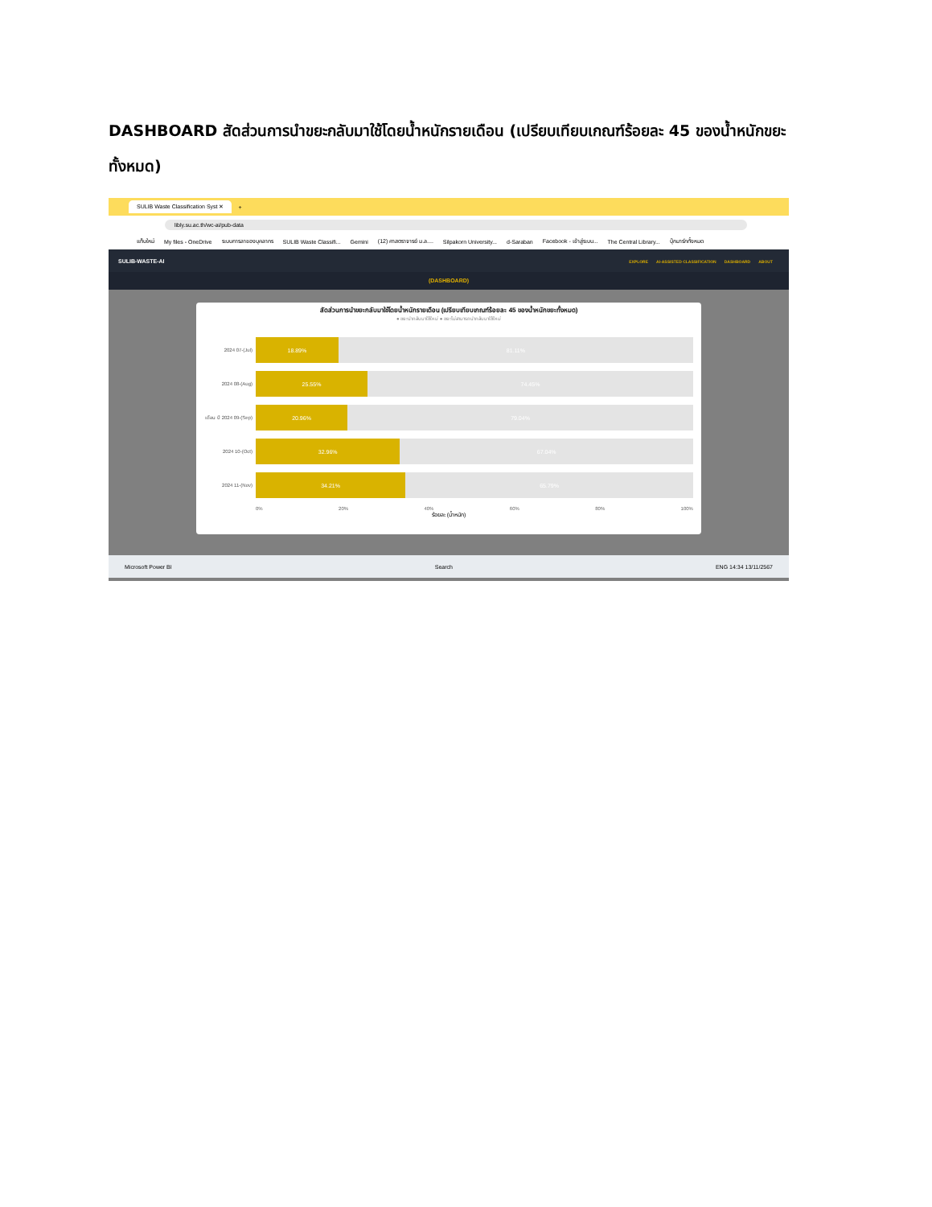DASHBOARD สัดส่วนการนำขยะกลับมาใช้โดยน้ำหนักรายเดือน (เปรียบเทียบเกณฑ์ร้อยละ 45 ของน้ำหนักขยะทั้งหมด)
SULIB Waste Classification Syst ✕ +
libly.su.ac.th/wc-ai/pub-data
แท็บใหม่ My files - OneDrive ระบบการลาของบุคลากร SULIB Waste Classifi... Gemini (12) ศาสตราจารย์ ม.ล.... Silpakorn University... d-Saraban Facebook - เข้าสู่ระบบ... The Central Library... บุ๊กมาร์กทั้งหมด
SULIB-WASTE-AI EXPLORE AI-ASSISTED CLASSIFICATION DASHBOARD ABOUT
(DASHBOARD)
สัดส่วนการนำขยะกลับมาใช้โดยน้ำหนักรายเดือน (เปรียบเทียบเกณฑ์ร้อยละ 45 ของน้ำหนักขยะทั้งหมด)
● ขยะนำกลับมาใช้ใหม่ ● ขยะไม่สามารถนำกลับมาใช้ใหม่
2024 07-(Jul)
18.89% 81.11%
2024 08-(Aug)
25.55% 74.45%
เดือน ปี 2024 09-(Sep)
20.96% 79.04%
2024 10-(Oct)
32.96% 67.04%
2024 11-(Nov)
34.21% 65.79%
0% 20% 40% 60% 80% 100%
ร้อยละ (น้ำหนัก)
Microsoft Power BI Search ENG 14:34 13/11/2567